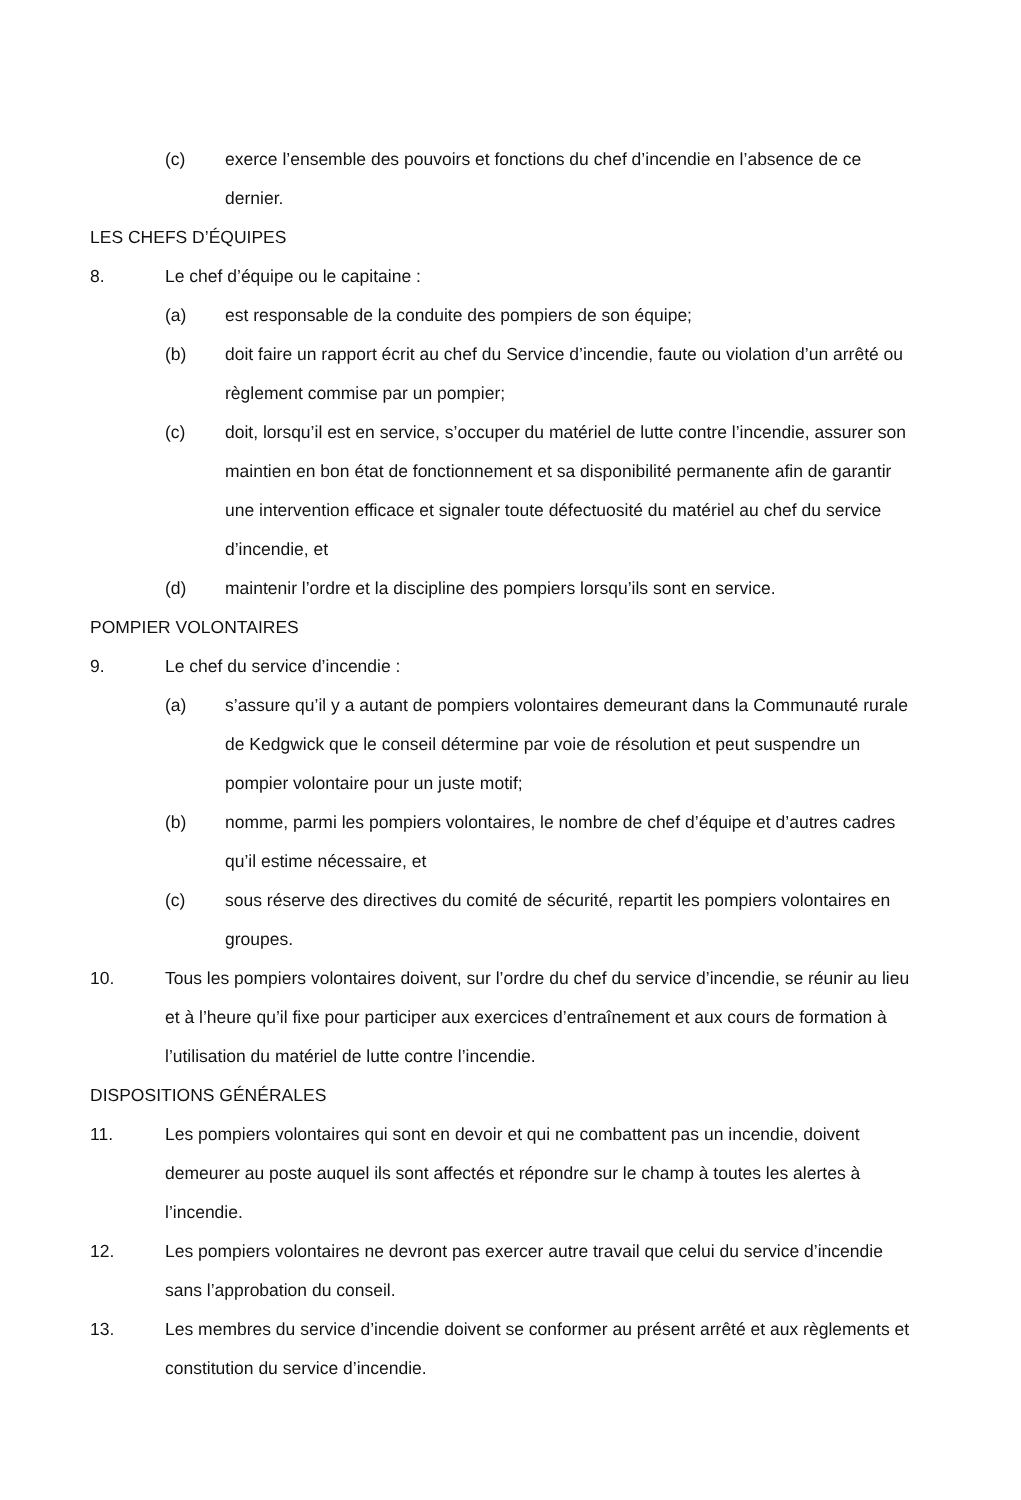(c) exerce l’ensemble des pouvoirs et fonctions du chef d’incendie en l’absence de ce dernier.
LES CHEFS D’ÉQUIPES
8. Le chef d’équipe ou le capitaine :
(a) est responsable de la conduite des pompiers de son équipe;
(b) doit faire un rapport écrit au chef du Service d’incendie, faute ou violation d’un arrêté ou règlement commise par un pompier;
(c) doit, lorsqu’il est en service, s’occuper du matériel de lutte contre l’incendie, assurer son maintien en bon état de fonctionnement et sa disponibilité permanente afin de garantir une intervention efficace et signaler toute défectuosité du matériel au chef du service d’incendie, et
(d) maintenir l’ordre et la discipline des pompiers lorsqu’ils sont en service.
POMPIER VOLONTAIRES
9. Le chef du service d’incendie :
(a) s’assure qu’il y a autant de pompiers volontaires demeurant dans la Communauté rurale de Kedgwick que le conseil détermine par voie de résolution et peut suspendre un pompier volontaire pour un juste motif;
(b) nomme, parmi les pompiers volontaires, le nombre de chef d’équipe et d’autres cadres qu’il estime nécessaire, et
(c) sous réserve des directives du comité de sécurité, repartit les pompiers volontaires en groupes.
10. Tous les pompiers volontaires doivent, sur l’ordre du chef du service d’incendie, se réunir au lieu et à l’heure qu’il fixe pour participer aux exercices d’entraînement et aux cours de formation à l’utilisation du matériel de lutte contre l’incendie.
DISPOSITIONS GÉNÉRALES
11. Les pompiers volontaires qui sont en devoir et qui ne combattent pas un incendie, doivent demeurer au poste auquel ils sont affectés et répondre sur le champ à toutes les alertes à l’incendie.
12. Les pompiers volontaires ne devront pas exercer autre travail que celui du service d’incendie sans l’approbation du conseil.
13. Les membres du service d’incendie doivent se conformer au présent arrêté et aux règlements et constitution du service d’incendie.